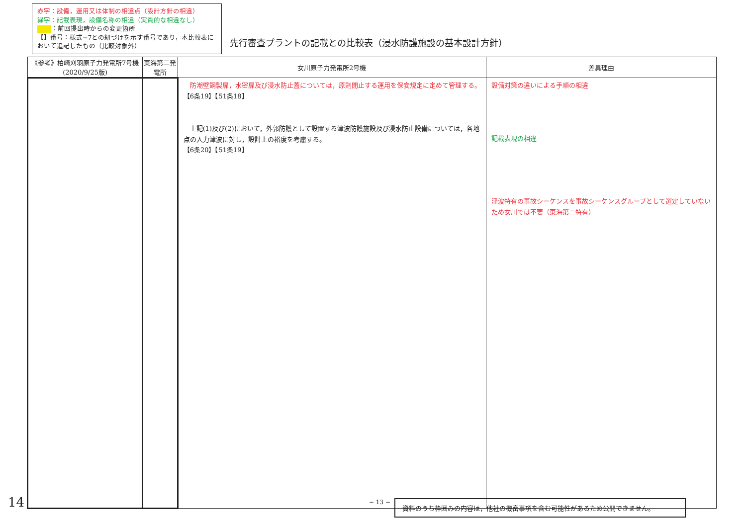赤字：設備，運用又は体制の相違点（設計方針の相違）
緑字：記載表現，設備名称の相違（実質的な相違なし）
：前回提出時からの変更箇所
【】番号：様式−7との紐づけを示す番号であり，本比較表において追記したもの（比較対象外）
先行審査プラントの記載との比較表（浸水防護施設の基本設計方針）
| 《参考》柏崎刈羽原子力発電所7号機(2020/9/25版) | 東海第二発電所 | 女川原子力発電所2号機 | 差異理由 |
| --- | --- | --- | --- |
| | | 防潮壁鋼製扉，水密扉及び浸水防止蓋については，原則閉止する運用を保安規定に定めて管理する。 【6条19】【51条18】 上記(1)及び(2)において，外郭防護として設置する津波防護施設及び浸水防止設備については，各地点の入力津波に対し，設計上の裕度を考慮する。 【6条20】【51条19】 | 設備対策の違いによる手順の相違 記載表現の相違 津波特有の事故シーケンスを事故シーケンスグループとして選定していないため女川では不要（東海第二特有） |
14 − 13 − 資料のうち枠囲みの内容は，他社の機密事項を含む可能性があるため公開できません。